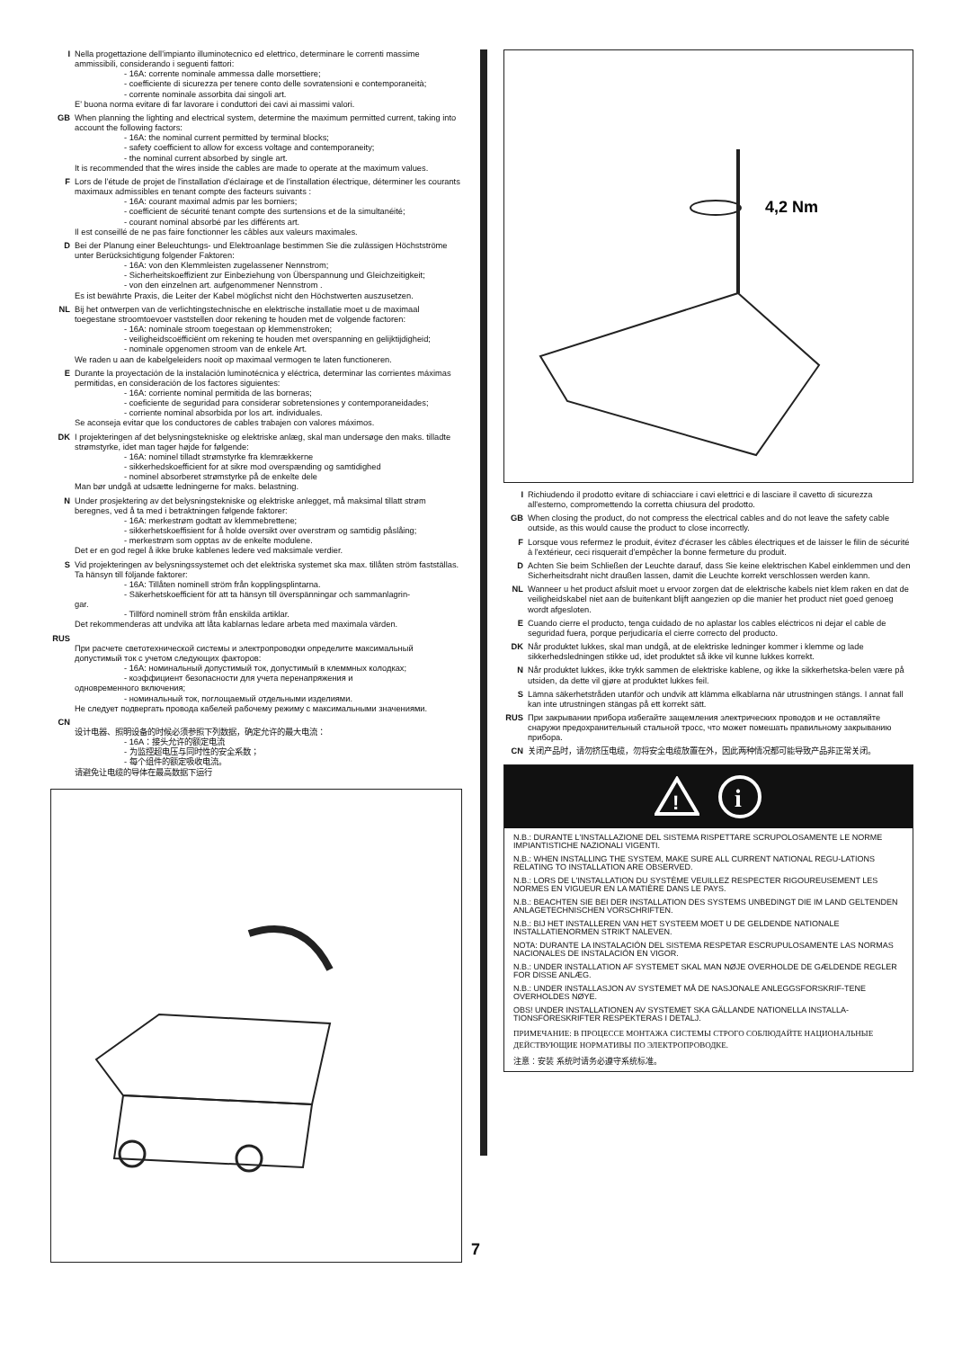I Nella progettazione dell'impianto illuminotecnico ed elettrico, determinare le correnti massime ammissibili, considerando i seguenti fattori:
- 16A: corrente nominale ammessa dalle morsettiere;
- coefficiente di sicurezza per tenere conto delle sovratensioni e contemporaneità;
- corrente nominale assorbita dai singoli art.
E' buona norma evitare di far lavorare i conduttori dei cavi ai massimi valori.
GB When planning the lighting and electrical system, determine the maximum permitted current, taking into account the following factors:
- 16A: the nominal current permitted by terminal blocks;
- safety coefficient to allow for excess voltage and contemporaneity;
- the nominal current absorbed by single art.
It is recommended that the wires inside the cables are made to operate at the maximum values.
F Lors de l'étude de projet de l'installation d'éclairage et de l'installation électrique, déterminer les courants maximaux admissibles en tenant compte des facteurs suivants :
- 16A: courant maximal admis par les borniers;
- coefficient de sécurité tenant compte des surtensions et de la simultanéité;
- courant nominal absorbé par les différents art.
Il est conseillé de ne pas faire fonctionner les câbles aux valeurs maximales.
D Bei der Planung einer Beleuchtungs- und Elektroanlage bestimmen Sie die zulässigen Höchstströme unter Berücksichtigung folgender Faktoren:
- 16A: von den Klemmleisten zugelassener Nennstrom;
- Sicherheitskoeffizient zur Einbeziehung von Überspannung und Gleichzeitigkeit;
- von den einzelnen art. aufgenommener Nennstrom .
Es ist bewährte Praxis, die Leiter der Kabel möglichst nicht den Höchstwerten auszusetzen.
NL Bij het ontwerpen van de verlichtingstechnische en elektrische installatie moet u de maximaal toegestane stroomtoevoer vaststellen door rekening te houden met de volgende factoren:
- 16A: nominale stroom toegestaan op klemmenstroken;
- veiligheidscoëfficiënt om rekening te houden met overspanning en gelijktijdigheid;
- nominale opgenomen stroom van de enkele Art.
We raden u aan de kabelgeleiders nooit op maximaal vermogen te laten functioneren.
E Durante la proyectación de la instalación luminotécnica y eléctrica, determinar las corrientes máximas permitidas, en consideración de los factores siguientes:
- 16A: corriente nominal permitida de las borneras;
- coeficiente de seguridad para considerar sobretensiones y contemporaneidades;
- corriente nominal absorbida por los art. individuales.
Se aconseja evitar que los conductores de cables trabajen con valores máximos.
DK I projekteringen af det belysningstekniske og elektriske anlæg, skal man undersøge den maks. tilladte strømstyrke, idet man tager højde for følgende:
- 16A: nominel tilladt strømstyrke fra klemrækkerne
- sikkerhedskoefficient for at sikre mod overspænding og samtidighed
- nominel absorberet strømstyrke på de enkelte dele
Man bør undgå at udsætte ledningerne for maks. belastning.
N Under prosjektering av det belysningstekniske og elektriske anlegget, må maksimal tillatt strøm beregnes, ved å ta med i betraktningen følgende faktorer:
- 16A: merkestrøm godtatt av klemmebrettene;
- sikkerhetskoeffisient for å holde oversikt over overstrøm og samtidig påslåing;
- merkestrøm som opptas av de enkelte modulene.
Det er en god regel å ikke bruke kablenes ledere ved maksimale verdier.
S Vid projekteringen av belysningssystemet och det elektriska systemet ska max. tillåten ström fastställas. Ta hänsyn till följande faktorer:
- 16A: Tillåten nominell ström från kopplingsplintarna.
- Säkerhetskoefficient för att ta hänsyn till överspänningar och sammanlagrin-
gar.
- Tillförd nominell ström från enskilda artiklar.
Det rekommenderas att undvika att låta kablarnas ledare arbeta med maximala värden.
RUS
При расчете светотехнической системы и электропроводки определите максимальный допустимый ток с учетом следующих факторов:
- 16A: номинальный допустимый ток, допустимый в клеммных колодках;
- коэффициент безопасности для учета перенапряжения и
одновременного включения;
- номинальный ток, поглощаемый отдельными изделиями.
Не следует подвергать провода кабелей рабочему режиму с максимальными значениями.
CN
设计电器、照明设备的时候必须参照下列数据，确定允许的最大电流：
- 16A：接头允许的额定电流
- 为监控超电压与同时性的安全系数；
- 每个组件的额定吸收电流。
请避免让电缆的导体在最高数据下运行
4,2 Nm
I Richiudendo il prodotto evitare di schiacciare i cavi elettrici e di lasciare il cavetto di sicurezza all'esterno, compromettendo la corretta chiusura del prodotto.
GB When closing the product, do not compress the electrical cables and do not leave the safety cable outside, as this would cause the product to close incorrectly.
F Lorsque vous refermez le produit, évitez d'écraser les câbles électriques et de laisser le filin de sécurité à l'extérieur, ceci risquerait d'empêcher la bonne fermeture du produit.
D Achten Sie beim Schließen der Leuchte darauf, dass Sie keine elektrischen Kabel einklemmen und den Sicherheitsdraht nicht draußen lassen, damit die Leuchte korrekt verschlossen werden kann.
NL Wanneer u het product afsluit moet u ervoor zorgen dat de elektrische kabels niet klem raken en dat de veiligheidskabel niet aan de buitenkant blijft aangezien op die manier het product niet goed genoeg wordt afgesloten.
E Cuando cierre el producto, tenga cuidado de no aplastar los cables eléctricos ni dejar el cable de seguridad fuera, porque perjudicaría el cierre correcto del producto.
DK Når produktet lukkes, skal man undgå, at de elektriske ledninger kommer i klemme og lade sikkerhedsledningen stikke ud, idet produktet så ikke vil kunne lukkes korrekt.
N Når produktet lukkes, ikke trykk sammen de elektriske kablene, og ikke la sikkerhetska-belen være på utsiden, da dette vil gjøre at produktet lukkes feil.
S Lämna säkerhetstråden utanför och undvik att klämma elkablarna när utrustningen stängs. I annat fall kan inte utrustningen stängas på ett korrekt sätt.
RUS При закрывании прибора избегайте защемления электрических проводов и не оставляйте снаружи предохранительный стальной тросс, что может помешать правильному закрыванию прибора.
CN 关闭产品时，请勿挤压电缆，勿将安全电缆放置在外，因此两种情况都可能导致产品非正常关闭。
!
i
N.B.: DURANTE L'INSTALLAZIONE DEL SISTEMA RISPETTARE SCRUPOLOSAMENTE LE NORME IMPIANTISTICHE NAZIONALI VIGENTI.
N.B.: WHEN INSTALLING THE SYSTEM, MAKE SURE ALL CURRENT NATIONAL REGU-LATIONS RELATING TO INSTALLATION ARE OBSERVED.
N.B.: LORS DE L'INSTALLATION DU SYSTÈME VEUILLEZ RESPECTER RIGOUREUSEMENT LES NORMES EN VIGUEUR EN LA MATIÈRE DANS LE PAYS.
N.B.: BEACHTEN SIE BEI DER INSTALLATION DES SYSTEMS UNBEDINGT DIE IM LAND GELTENDEN ANLAGETECHNISCHEN VORSCHRIFTEN.
N.B.: BIJ HET INSTALLEREN VAN HET SYSTEEM MOET U DE GELDENDE NATIONALE INSTALLATIENORMEN STRIKT NALEVEN.
NOTA: DURANTE LA INSTALACIÓN DEL SISTEMA RESPETAR ESCRUPULOSAMENTE LAS NORMAS NACIONALES DE INSTALACIÓN EN VIGOR.
N.B.: UNDER INSTALLATION AF SYSTEMET SKAL MAN NØJE OVERHOLDE DE GÆLDENDE REGLER FOR DISSE ANLÆG.
N.B.: UNDER INSTALLASJON AV SYSTEMET MÅ DE NASJONALE ANLEGGSFORSKRIF-TENE OVERHOLDES NØYE.
OBS! UNDER INSTALLATIONEN AV SYSTEMET SKA GÄLLANDE NATIONELLA INSTALLA-TIONSFÖRESKRIFTER RESPEKTERAS I DETALJ.
ПРИМЕЧАНИЕ: В ПРОЦЕССЕ МОНТАЖА СИСТЕМЫ СТРОГО СОБЛЮДАЙТЕ НАЦИОНАЛЬНЫЕ ДЕЙСТВУЮЩИЕ НОРМАТИВЫ ПО ЭЛЕКТРОПРОВОДКЕ.
注意：安装 系统时请务必遵守系统标准。
7